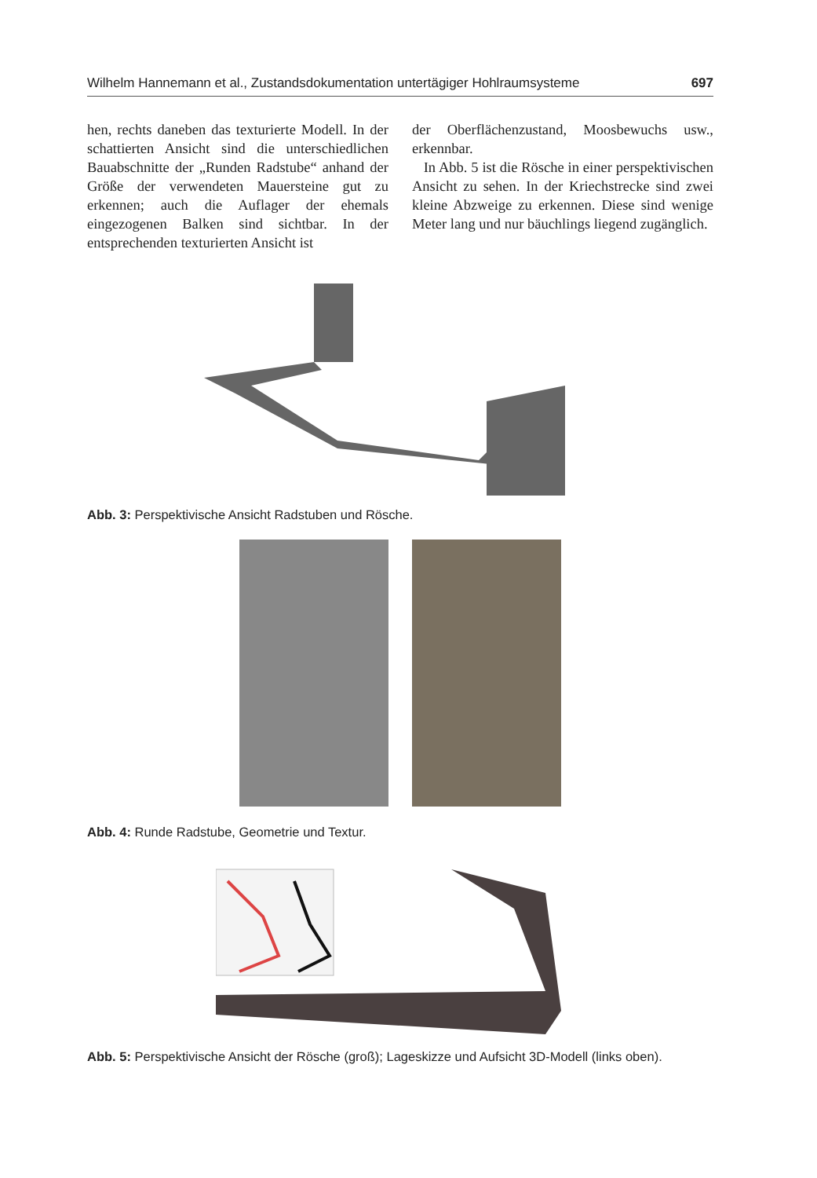Wilhelm Hannemann et al., Zustandsdokumentation untertägiger Hohlraumsysteme 697
hen, rechts daneben das texturierte Modell. In der schattierten Ansicht sind die unterschiedlichen Bauabschnitte der „Runden Radstube“ anhand der Größe der verwendeten Mauersteine gut zu erkennen; auch die Auflager der ehemals eingezogenen Balken sind sichtbar. In der entsprechenden texturierten Ansicht ist
der Oberflächenzustand, Moosbewuchs usw., erkennbar.
In Abb. 5 ist die Rösche in einer perspektivischen Ansicht zu sehen. In der Kriechstrecke sind zwei kleine Abzweige zu erkennen. Diese sind wenige Meter lang und nur bäuchlings liegend zugänglich.
Abb. 3: Perspektivische Ansicht Radstuben und Rösche.
Abb. 4: Runde Radstube, Geometrie und Textur.
Abb. 5: Perspektivische Ansicht der Rösche (groß); Lageskizze und Aufsicht 3D-Modell (links oben).